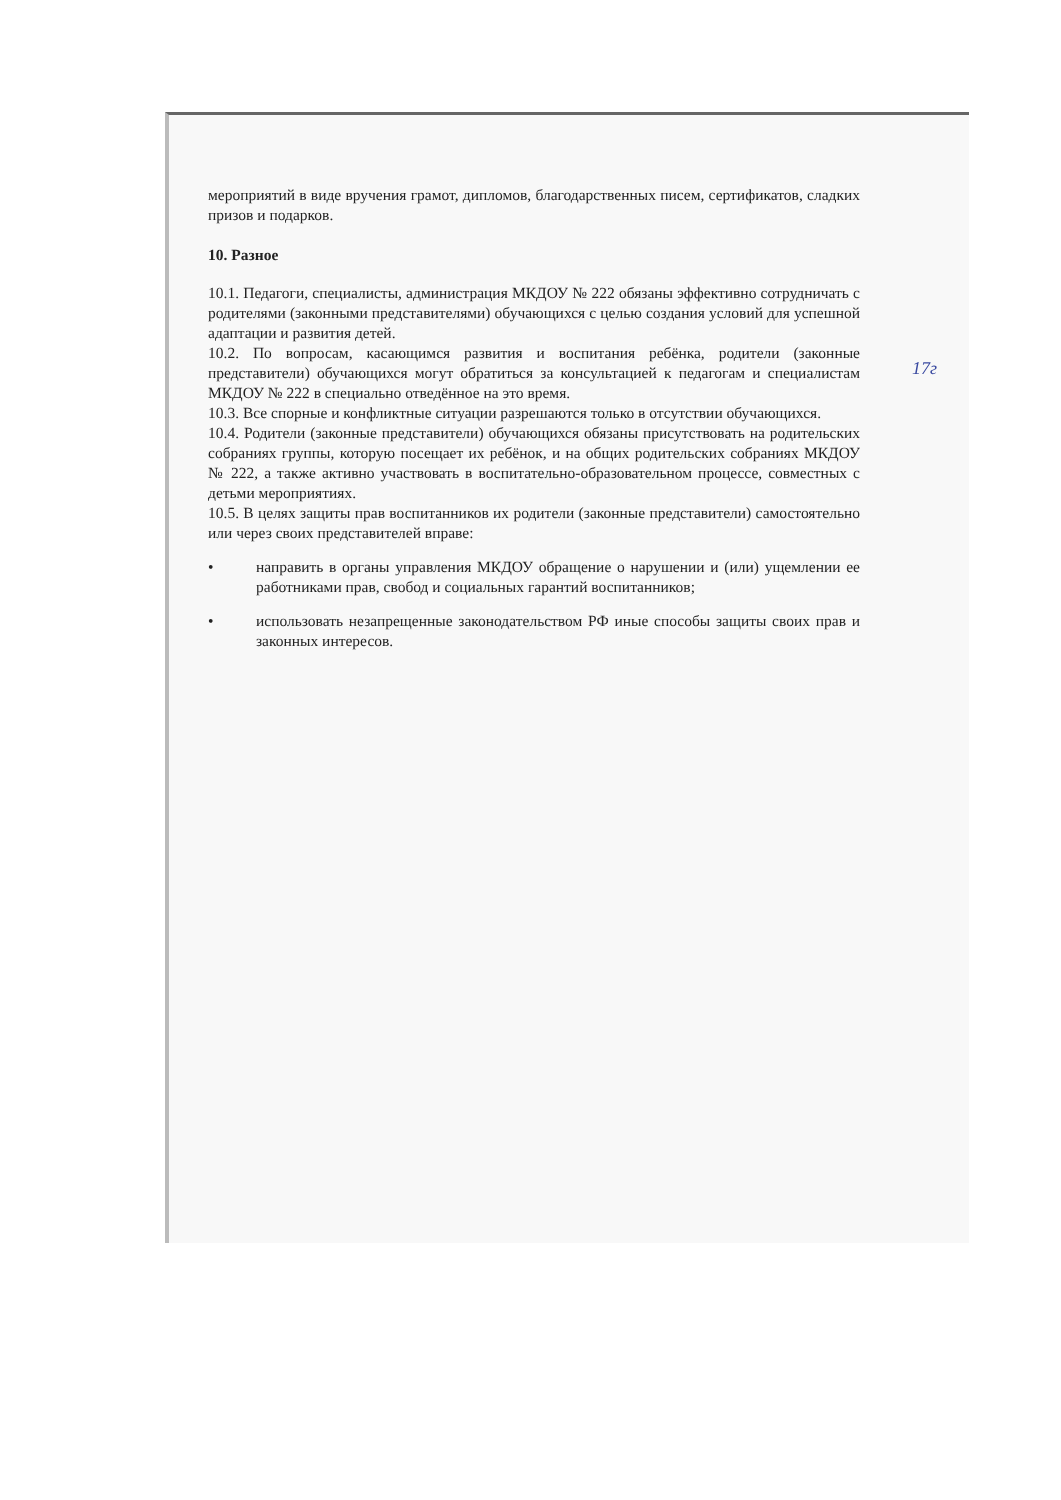мероприятий в виде вручения грамот, дипломов, благодарственных писем, сертификатов, сладких призов и подарков.
10. Разное
10.1. Педагоги, специалисты, администрация МКДОУ № 222 обязаны эффективно сотрудничать с родителями (законными представителями) обучающихся с целью создания условий для успешной адаптации и развития детей.
10.2. По вопросам, касающимся развития и воспитания ребёнка, родители (законные представители) обучающихся могут обратиться за консультацией к педагогам и специалистам МКДОУ № 222 в специально отведённое на это время.
10.3. Все спорные и конфликтные ситуации разрешаются только в отсутствии обучающихся.
10.4. Родители (законные представители) обучающихся обязаны присутствовать на родительских собраниях группы, которую посещает их ребёнок, и на общих родительских собраниях МКДОУ № 222, а также активно участвовать в воспитательно-образовательном процессе, совместных с детьми мероприятиях.
10.5. В целях защиты прав воспитанников их родители (законные представители) самостоятельно или через своих представителей вправе:
• направить в органы управления МКДОУ обращение о нарушении и (или) ущемлении ее работниками прав, свобод и социальных гарантий воспитанников;
• использовать незапрещенные законодательством РФ иные способы защиты своих прав и законных интересов.
17г